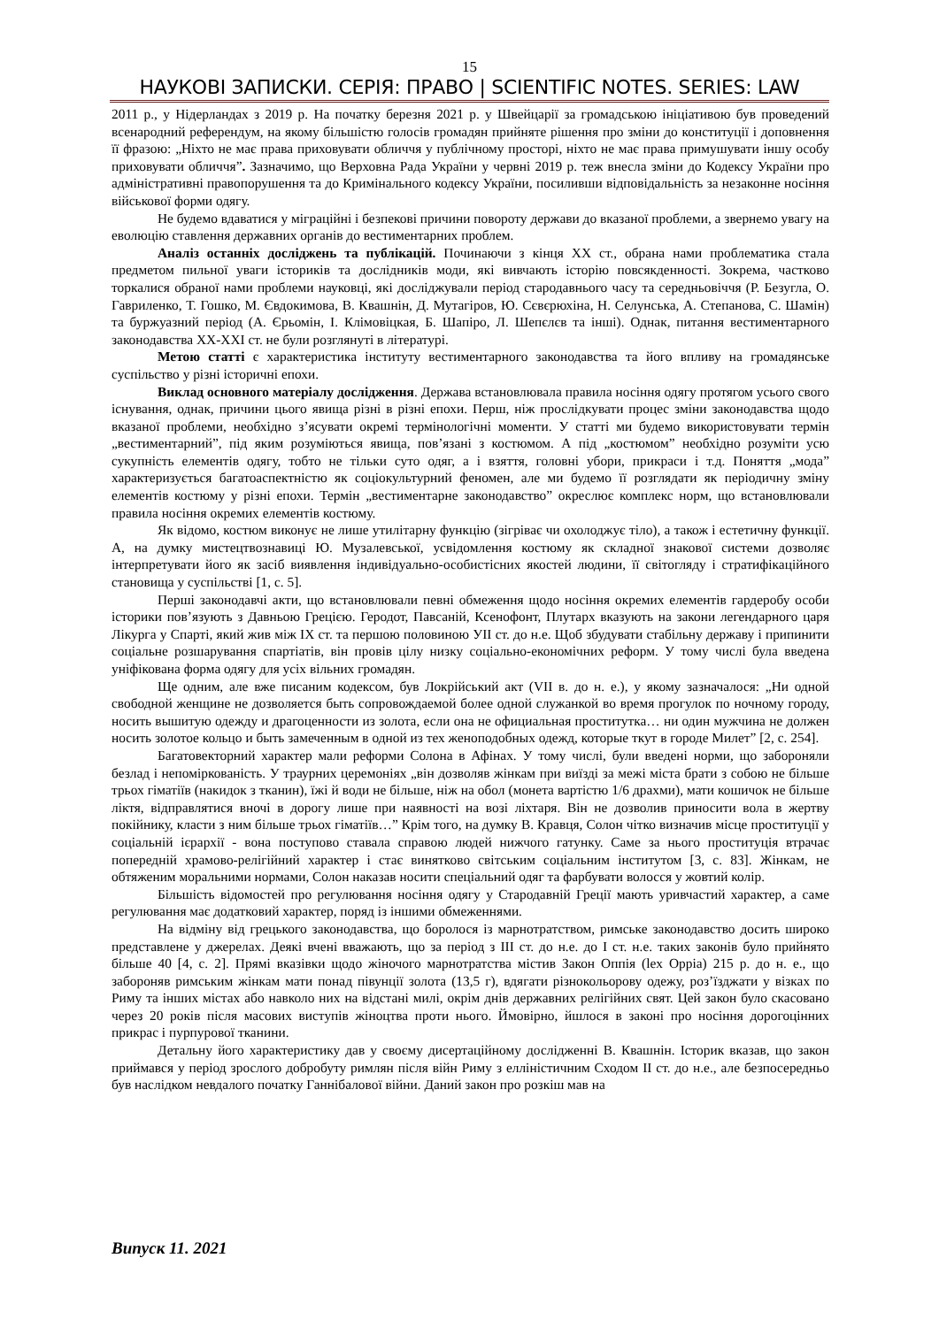15
НАУКОВІ ЗАПИСКИ. СЕРІЯ: ПРАВО | SCIENTIFIC NOTES. SERIES: LAW
2011 р., у Нідерландах з 2019 р. На початку березня 2021 р. у Швейцарії за громадською ініціативою був проведений всенародний референдум, на якому більшістю голосів громадян прийняте рішення про зміни до конституції і доповнення її фразою: „Ніхто не має права приховувати обличчя у публічному просторі, ніхто не має права примушувати іншу особу приховувати обличчя”. Зазначимо, що Верховна Рада України у червні 2019 р. теж внесла зміни до Кодексу України про адміністративні правопорушення та до Кримінального кодексу України, посиливши відповідальність за незаконне носіння військової форми одягу.
Не будемо вдаватися у міграційні і безпекові причини повороту держави до вказаної проблеми, а звернемо увагу на еволюцію ставлення державних органів до вестиментарних проблем.
Аналіз останніх досліджень та публікацій. Починаючи з кінця ХХ ст., обрана нами проблематика стала предметом пильної уваги істориків та дослідників моди, які вивчають історію повсякденності. Зокрема, частково торкалися обраної нами проблеми науковці, які досліджували період стародавнього часу та середньовіччя (Р. Безугла, О. Гавриленко, Т. Гошко, М. Євдокимова, В. Квашнін, Д. Мутагіров, Ю. Сєвєрюхіна, Н. Селунська, А. Степанова, С. Шамін) та буржуазний період (А. Єрьомін, І. Клімовіцкая, Б. Шапіро, Л. Шепєлєв та інші). Однак, питання вестиментарного законодавства ХХ-ХХІ ст. не були розглянуті в літературі.
Метою статті є характеристика інституту вестиментарного законодавства та його впливу на громадянське суспільство у різні історичні епохи.
Виклад основного матеріалу дослідження. Держава встановлювала правила носіння одягу протягом усього свого існування, однак, причини цього явища різні в різні епохи. Перш, ніж прослідкувати процес зміни законодавства щодо вказаної проблеми, необхідно з’ясувати окремі термінологічні моменти. У статті ми будемо використовувати термін „вестиментарний”, під яким розуміються явища, пов’язані з костюмом. А під „костюмом” необхідно розуміти усю сукупність елементів одягу, тобто не тільки суто одяг, а і взяття, головні убори, прикраси і т.д. Поняття „мода” характеризується багатоаспектністю як соціокультурний феномен, але ми будемо її розглядати як періодичну зміну елементів костюму у різні епохи. Термін „вестиментарне законодавство” окреслює комплекс норм, що встановлювали правила носіння окремих елементів костюму.
Як відомо, костюм виконує не лише утилітарну функцію (зігріває чи охолоджує тіло), а також і естетичну функції. А, на думку мистецтвознавиці Ю. Музалевської, усвідомлення костюму як складної знакової системи дозволяє інтерпретувати його як засіб виявлення індивідуально-особистісних якостей людини, її світогляду і стратифікаційного становища у суспільстві [1, с. 5].
Перші законодавчі акти, що встановлювали певні обмеження щодо носіння окремих елементів гардеробу особи історики пов’язують з Давньою Грецією. Геродот, Павсаній, Ксенофонт, Плутарх вказують на закони легендарного царя Лікурга у Спарті, який жив між ІХ ст. та першою половиною УІІ ст. до н.е. Щоб збудувати стабільну державу і припинити соціальне розшарування спартіатів, він провів цілу низку соціально-економічних реформ. У тому числі була введена уніфікована форма одягу для усіх вільних громадян.
Ще одним, але вже писаним кодексом, був Локрійський акт (VII в. до н. е.), у якому зазначалося: „Ни одной свободной женщине не дозволяется быть сопровождаемой более одной служанкой во время прогулок по ночному городу, носить вышитую одежду и драгоценности из золота, если она не официальная проститутка… ни один мужчина не должен носить золотое кольцо и быть замеченным в одной из тех женоподобных одежд, которые ткут в городе Милет” [2, с. 254].
Багатовекторний характер мали реформи Солона в Афінах. У тому числі, були введені норми, що забороняли безлад і непоміркованість. У траурних церемоніях „він дозволяв жінкам при виїзді за межі міста брати з собою не більше трьох гіматіїв (накидок з тканин), їжі й води не більше, ніж на обол (монета вартістю 1/6 драхми), мати кошичок не більше ліктя, відправлятися вночі в дорогу лише при наявності на возі ліхтаря. Він не дозволив приносити вола в жертву покійнику, класти з ним більше трьох гіматіїв…” Крім того, на думку В. Кравця, Солон чітко визначив місце проституції у соціальній ієрархії - вона поступово ставала справою людей нижчого гатунку. Саме за нього проституція втрачає попередній храмово-релігійний характер і стає винятково світським соціальним інститутом [3, с. 83]. Жінкам, не обтяженим моральними нормами, Солон наказав носити спеціальний одяг та фарбувати волосся у жовтий колір.
Більшість відомостей про регулювання носіння одягу у Стародавній Греції мають уривчастий характер, а саме регулювання має додатковий характер, поряд із іншими обмеженнями.
На відміну від грецького законодавства, що боролося із марнотратством, римське законодавство досить широко представлене у джерелах. Деякі вчені вважають, що за період з III ст. до н.е. до I ст. н.е. таких законів було прийнято більше 40 [4, с. 2]. Прямі вказівки щодо жіночого марнотратства містив Закон Оппія (lex Oppia) 215 р. до н. е., що забороняв римським жінкам мати понад півунції золота (13,5 г), вдягати різнокольорову одежу, роз’їзджати у візках по Риму та інших містах або навколо них на відстані милі, окрім днів державних релігійних свят. Цей закон було скасовано через 20 років після масових виступів жіноцтва проти нього. Ймовірно, йшлося в законі про носіння дорогоцінних прикрас і пурпурової тканини.
Детальну його характеристику дав у своєму дисертаційному дослідженні В. Квашнін. Історик вказав, що закон приймався у період зрослого добробуту римлян після війн Риму з елліністичним Сходом II ст. до н.е., але безпосередньо був наслідком невдалого початку Ганнібалової війни. Даний закон про розкіш мав на
Випуск 11. 2021